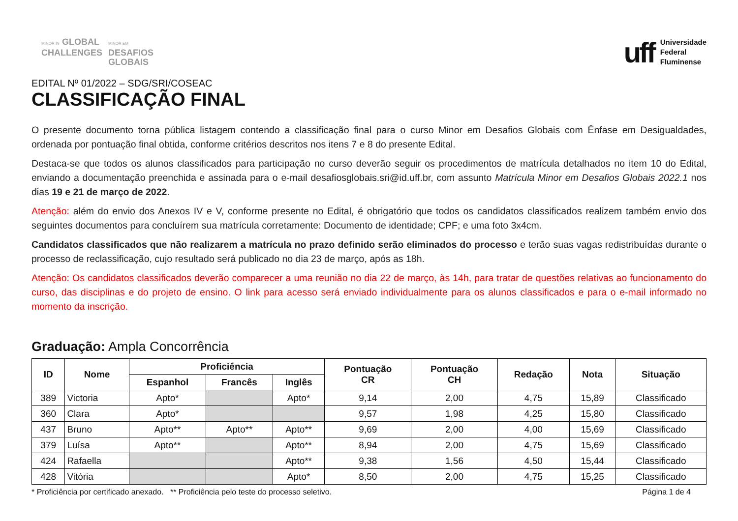MINOR IN GLOBAL
CHALLENGES
MINOR EM
DESAFIOS
GLOBAIS
uff
Universidade
Federal
Fluminense
EDITAL Nº 01/2022 – SDG/SRI/COSEAC
CLASSIFICAÇÃO FINAL
O presente documento torna pública listagem contendo a classificação final para o curso Minor em Desafios Globais com Ênfase em Desigualdades, ordenada por pontuação final obtida, conforme critérios descritos nos itens 7 e 8 do presente Edital.
Destaca-se que todos os alunos classificados para participação no curso deverão seguir os procedimentos de matrícula detalhados no item 10 do Edital, enviando a documentação preenchida e assinada para o e-mail desafiosglobais.sri@id.uff.br, com assunto Matrícula Minor em Desafios Globais 2022.1 nos dias 19 e 21 de março de 2022.
Atenção: além do envio dos Anexos IV e V, conforme presente no Edital, é obrigatório que todos os candidatos classificados realizem também envio dos seguintes documentos para concluírem sua matrícula corretamente: Documento de identidade; CPF; e uma foto 3x4cm.
Candidatos classificados que não realizarem a matrícula no prazo definido serão eliminados do processo e terão suas vagas redistribuídas durante o processo de reclassificação, cujo resultado será publicado no dia 23 de março, após as 18h.
Atenção: Os candidatos classificados deverão comparecer a uma reunião no dia 22 de março, às 14h, para tratar de questões relativas ao funcionamento do curso, das disciplinas e do projeto de ensino. O link para acesso será enviado individualmente para os alunos classificados e para o e-mail informado no momento da inscrição.
Graduação: Ampla Concorrência
| ID | Nome | Proficiência | | | Pontuação CR | Pontuação CH | Redação | Nota | Situação |
| --- | --- | --- | --- | --- | --- | --- | --- | --- | --- |
| | | Espanhol | Francês | Inglês | | | | | |
| 389 | Victoria | Apto* | | Apto* | 9,14 | 2,00 | 4,75 | 15,89 | Classificado |
| 360 | Clara | Apto* | | | 9,57 | 1,98 | 4,25 | 15,80 | Classificado |
| 437 | Bruno | Apto** | Apto** | Apto** | 9,69 | 2,00 | 4,00 | 15,69 | Classificado |
| 379 | Luísa | Apto** | | Apto** | 8,94 | 2,00 | 4,75 | 15,69 | Classificado |
| 424 | Rafaella | | | Apto** | 9,38 | 1,56 | 4,50 | 15,44 | Classificado |
| 428 | Vitória | | | Apto* | 8,50 | 2,00 | 4,75 | 15,25 | Classificado |
* Proficiência por certificado anexado. ** Proficiência pelo teste do processo seletivo. Página 1 de 4